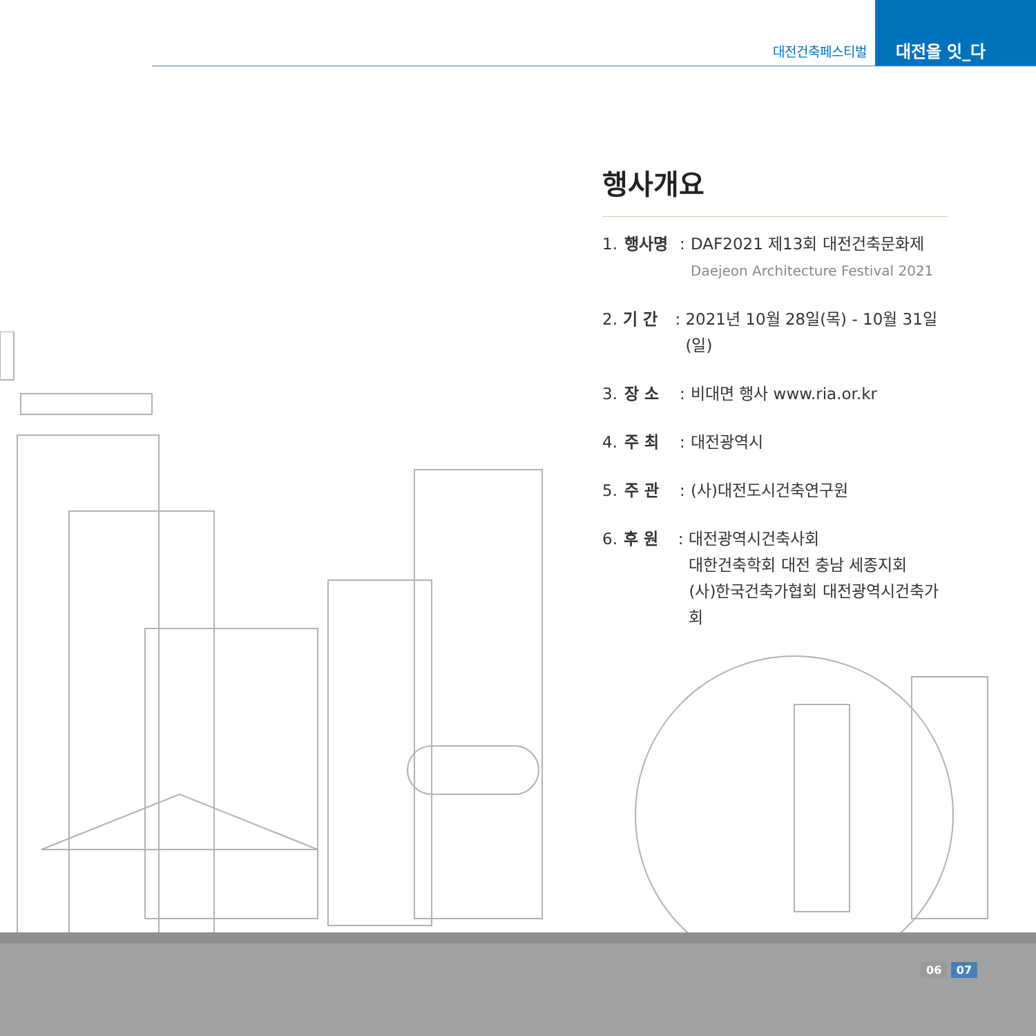대전건축페스티벌
대전을 잇_다
행사개요
1. 행사명: DAF2021 제13회 대전건축문화제
Daejeon Architecture Festival 2021
2. 기 간: 2021년 10월 28일(목) - 10월 31일(일)
3. 장 소: 비대면 행사 www.ria.or.kr
4. 주 최: 대전광역시
5. 주 관: (사)대전도시건축연구원
6. 후 원: 대전광역시건축사회
대한건축학회 대전 충남 세종지회
(사)한국건축가협회 대전광역시건축가회
06 07